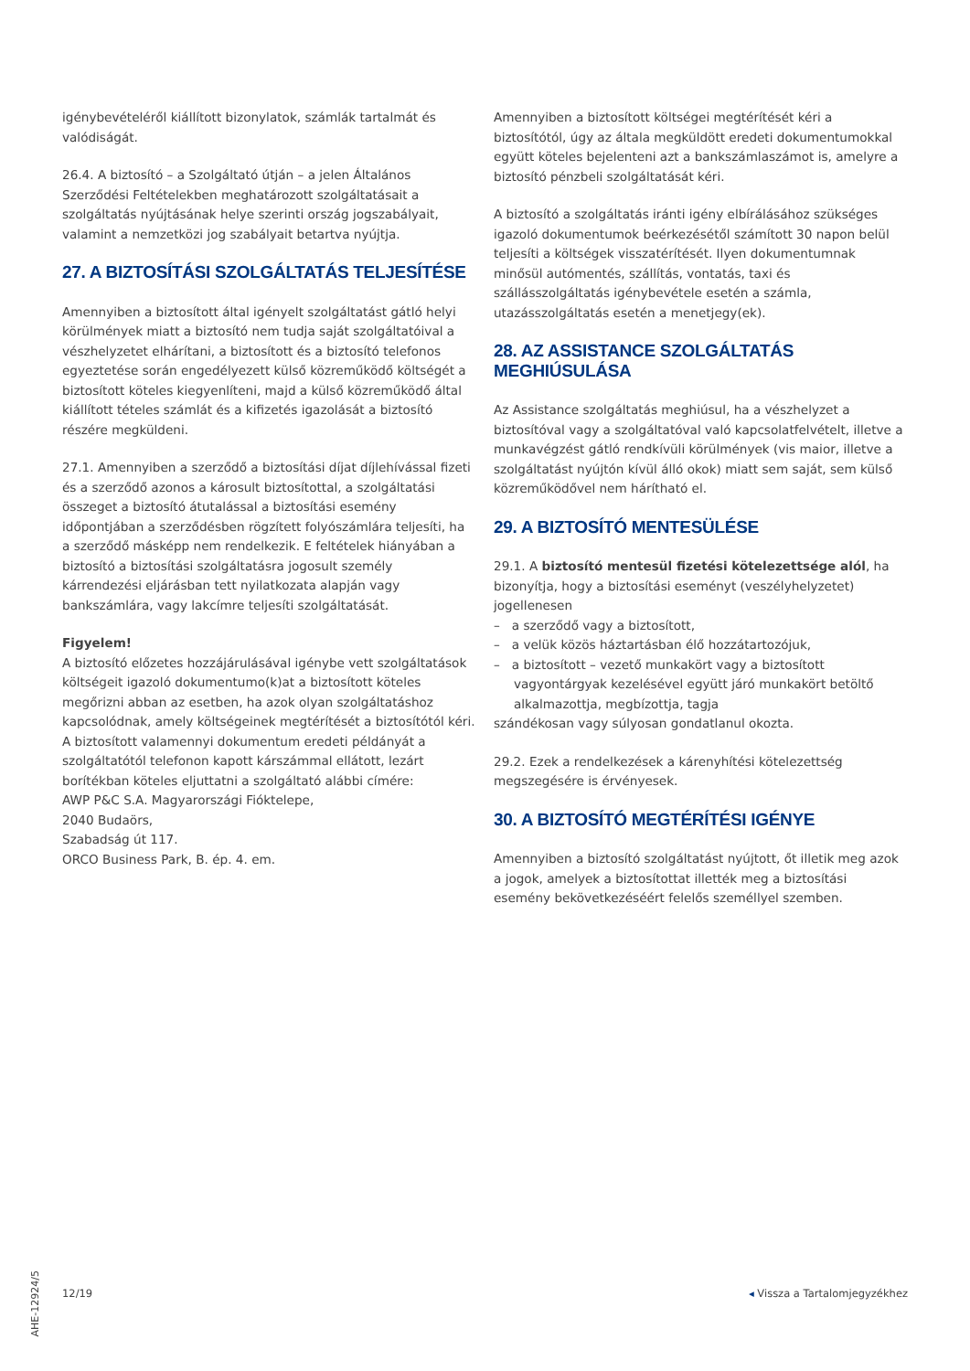igénybevételéről kiállított bizonylatok, számlák tartalmát és valódiságát.
26.4. A biztosító – a Szolgáltató útján – a jelen Általános Szerződési Feltételekben meghatározott szolgáltatásait a szolgáltatás nyújtásának helye szerinti ország jogszabályait, valamint a nemzetközi jog szabályait betartva nyújtja.
27. A BIZTOSÍTÁSI SZOLGÁLTATÁS TELJESÍTÉSE
Amennyiben a biztosított által igényelt szolgáltatást gátló helyi körülmények miatt a biztosító nem tudja saját szolgáltatóival a vészhelyzetet elhárítani, a biztosított és a biztosító telefonos egyeztetése során engedélyezett külső közreműködő költségét a biztosított köteles kiegyenlíteni, majd a külső közreműködő által kiállított tételes számlát és a kifizetés igazolását a biztosító részére megküldeni.
27.1. Amennyiben a szerződő a biztosítási díjat díjlehívással fizeti és a szerződő azonos a károsult biztosítottal, a szolgáltatási összeget a biztosító átutalással a biztosítási esemény időpontjában a szerződésben rögzített folyószámlára teljesíti, ha a szerződő másképp nem rendelkezik. E feltételek hiányában a biztosító a biztosítási szolgáltatásra jogosult személy kárrendezési eljárásban tett nyilatkozata alapján vagy bankszámlára, vagy lakcímre teljesíti szolgáltatását.
Figyelem!
A biztosító előzetes hozzájárulásával igénybe vett szolgáltatások költségeit igazoló dokumentumo(k)at a biztosított köteles megőrizni abban az esetben, ha azok olyan szolgáltatáshoz kapcsolódnak, amely költségeinek megtérítését a biztosítótól kéri.
A biztosított valamennyi dokumentum eredeti példányát a szolgáltatótól telefonon kapott kárszámmal ellátott, lezárt borítékban köteles eljuttatni a szolgáltató alábbi címére:
AWP P&C S.A. Magyarországi Fióktelepe,
2040 Budaörs,
Szabadság út 117.
ORCO Business Park, B. ép. 4. em.
Amennyiben a biztosított költségei megtérítését kéri a biztosítótól, úgy az általa megküldött eredeti dokumentumokkal együtt köteles bejelenteni azt a bankszámlaszámot is, amelyre a biztosító pénzbeli szolgáltatását kéri.
A biztosító a szolgáltatás iránti igény elbírálásához szükséges igazoló dokumentumok beérkezésétől számított 30 napon belül teljesíti a költségek visszatérítését. Ilyen dokumentumnak minősül autómentés, szállítás, vontatás, taxi és szállásszolgáltatás igénybevétele esetén a számla, utazásszolgáltatás esetén a menetjegy(ek).
28. AZ ASSISTANCE SZOLGÁLTATÁS MEGHIÚSULÁSA
Az Assistance szolgáltatás meghiúsul, ha a vészhelyzet a biztosítóval vagy a szolgáltatóval való kapcsolatfelvételt, illetve a munkavégzést gátló rendkívüli körülmények (vis maior, illetve a szolgáltatást nyújtón kívül álló okok) miatt sem saját, sem külső közreműködővel nem hárítható el.
29. A BIZTOSÍTÓ MENTESÜLÉSE
29.1. A biztosító mentesül fizetési kötelezettsége alól, ha bizonyítja, hogy a biztosítási eseményt (veszélyhelyzetet) jogellenesen
– a szerződő vagy a biztosított,
– a velük közös háztartásban élő hozzátartozójuk,
– a biztosított – vezető munkakört vagy a biztosított vagyontárgyak kezelésével együtt járó munkakört betöltő alkalmazottja, megbízottja, tagja
szándékosan vagy súlyosan gondatlanul okozta.
29.2. Ezek a rendelkezések a kárenyhítési kötelezettség megszegésére is érvényesek.
30. A BIZTOSÍTÓ MEGTÉRÍTÉSI IGÉNYE
Amennyiben a biztosító szolgáltatást nyújtott, őt illetik meg azok a jogok, amelyek a biztosítottat illették meg a biztosítási esemény bekövetkezéséért felelős személlyel szemben.
AHE-12924/5
12/19 ◂ Vissza a Tartalomjegyzékhez